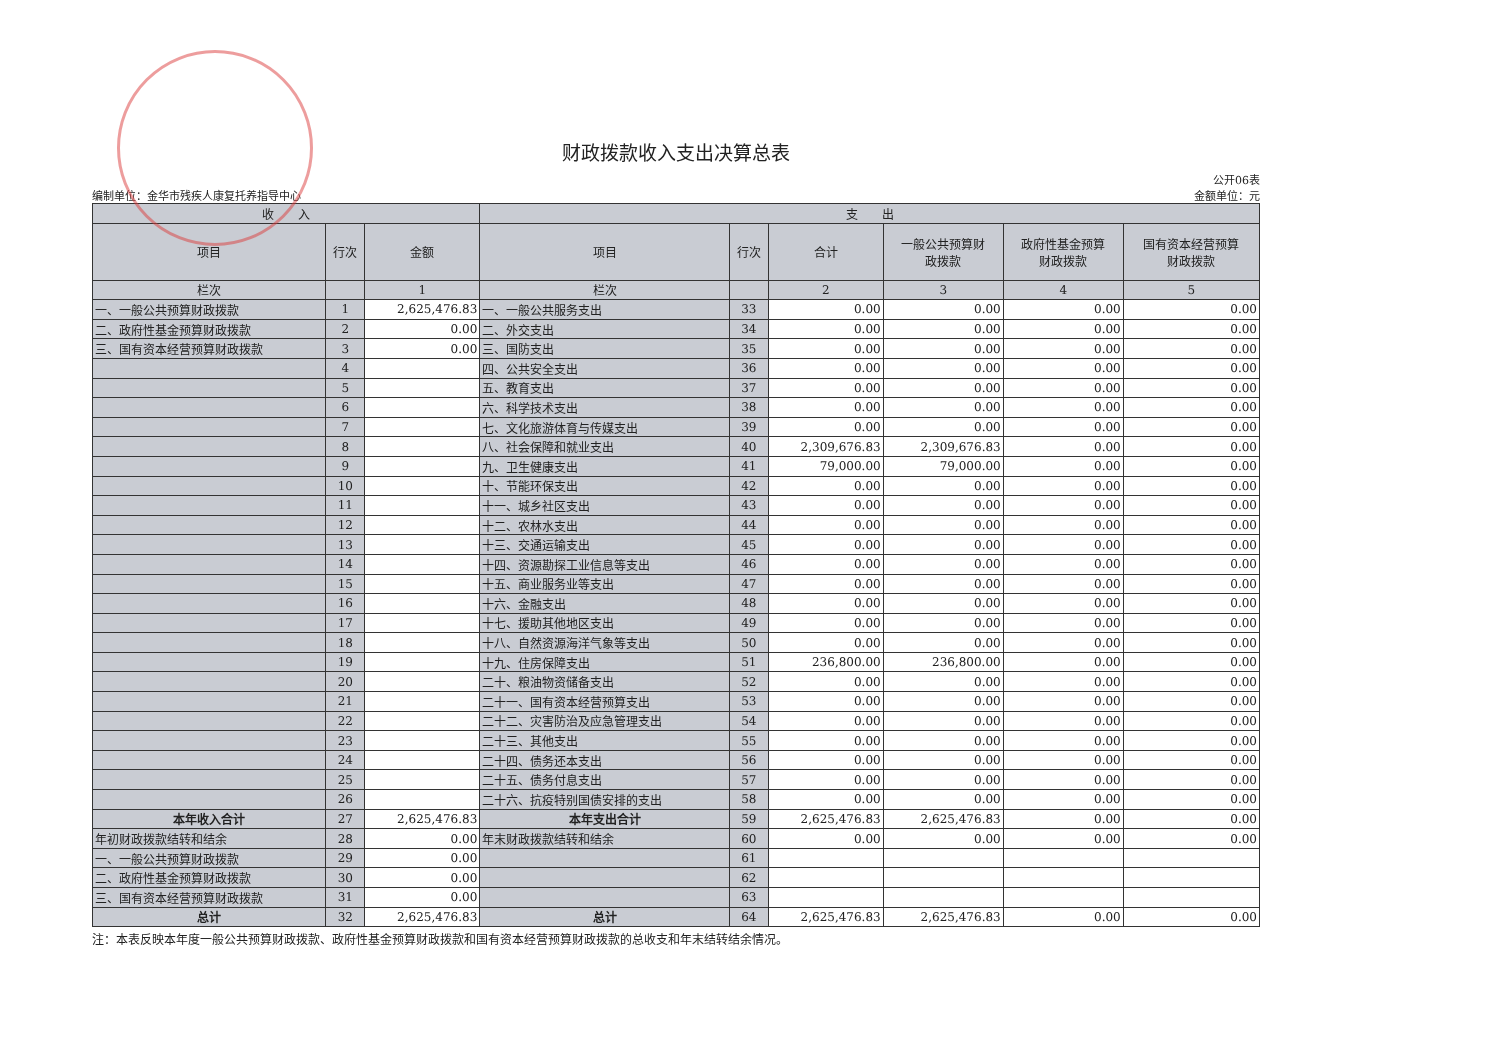财政拨款收入支出决算总表
编制单位：金华市残疾人康复托养指导中心
公开06表
金额单位：元
| 收 入 | | | 支 出 | | | | | |
| --- | --- | --- | --- | --- | --- | --- | --- | --- |
| 项目 | 行次 | 金额 | 项目 | 行次 | 合计 | 一般公共预算财 政拨款 | 政府性基金预算 财政拨款 | 国有资本经营预算 财政拨款 |
| 栏次 | | 1 | 栏次 | | 2 | 3 | 4 | 5 |
| 一、一般公共预算财政拨款 | 1 | 2,625,476.83 | 一、一般公共服务支出 | 33 | 0.00 | 0.00 | 0.00 | 0.00 |
| 二、政府性基金预算财政拨款 | 2 | 0.00 | 二、外交支出 | 34 | 0.00 | 0.00 | 0.00 | 0.00 |
| 三、国有资本经营预算财政拨款 | 3 | 0.00 | 三、国防支出 | 35 | 0.00 | 0.00 | 0.00 | 0.00 |
| | 4 | | 四、公共安全支出 | 36 | 0.00 | 0.00 | 0.00 | 0.00 |
| | 5 | | 五、教育支出 | 37 | 0.00 | 0.00 | 0.00 | 0.00 |
| | 6 | | 六、科学技术支出 | 38 | 0.00 | 0.00 | 0.00 | 0.00 |
| | 7 | | 七、文化旅游体育与传媒支出 | 39 | 0.00 | 0.00 | 0.00 | 0.00 |
| | 8 | | 八、社会保障和就业支出 | 40 | 2,309,676.83 | 2,309,676.83 | 0.00 | 0.00 |
| | 9 | | 九、卫生健康支出 | 41 | 79,000.00 | 79,000.00 | 0.00 | 0.00 |
| | 10 | | 十、节能环保支出 | 42 | 0.00 | 0.00 | 0.00 | 0.00 |
| | 11 | | 十一、城乡社区支出 | 43 | 0.00 | 0.00 | 0.00 | 0.00 |
| | 12 | | 十二、农林水支出 | 44 | 0.00 | 0.00 | 0.00 | 0.00 |
| | 13 | | 十三、交通运输支出 | 45 | 0.00 | 0.00 | 0.00 | 0.00 |
| | 14 | | 十四、资源勘探工业信息等支出 | 46 | 0.00 | 0.00 | 0.00 | 0.00 |
| | 15 | | 十五、商业服务业等支出 | 47 | 0.00 | 0.00 | 0.00 | 0.00 |
| | 16 | | 十六、金融支出 | 48 | 0.00 | 0.00 | 0.00 | 0.00 |
| | 17 | | 十七、援助其他地区支出 | 49 | 0.00 | 0.00 | 0.00 | 0.00 |
| | 18 | | 十八、自然资源海洋气象等支出 | 50 | 0.00 | 0.00 | 0.00 | 0.00 |
| | 19 | | 十九、住房保障支出 | 51 | 236,800.00 | 236,800.00 | 0.00 | 0.00 |
| | 20 | | 二十、粮油物资储备支出 | 52 | 0.00 | 0.00 | 0.00 | 0.00 |
| | 21 | | 二十一、国有资本经营预算支出 | 53 | 0.00 | 0.00 | 0.00 | 0.00 |
| | 22 | | 二十二、灾害防治及应急管理支出 | 54 | 0.00 | 0.00 | 0.00 | 0.00 |
| | 23 | | 二十三、其他支出 | 55 | 0.00 | 0.00 | 0.00 | 0.00 |
| | 24 | | 二十四、债务还本支出 | 56 | 0.00 | 0.00 | 0.00 | 0.00 |
| | 25 | | 二十五、债务付息支出 | 57 | 0.00 | 0.00 | 0.00 | 0.00 |
| | 26 | | 二十六、抗疫特别国债安排的支出 | 58 | 0.00 | 0.00 | 0.00 | 0.00 |
| 本年收入合计 | 27 | 2,625,476.83 | 本年支出合计 | 59 | 2,625,476.83 | 2,625,476.83 | 0.00 | 0.00 |
| 年初财政拨款结转和结余 | 28 | 0.00 | 年末财政拨款结转和结余 | 60 | 0.00 | 0.00 | 0.00 | 0.00 |
| 一、一般公共预算财政拨款 | 29 | 0.00 | | 61 | | | | |
| 二、政府性基金预算财政拨款 | 30 | 0.00 | | 62 | | | | |
| 三、国有资本经营预算财政拨款 | 31 | 0.00 | | 63 | | | | |
| 总计 | 32 | 2,625,476.83 | 总计 | 64 | 2,625,476.83 | 2,625,476.83 | 0.00 | 0.00 |
注：本表反映本年度一般公共预算财政拨款、政府性基金预算财政拨款和国有资本经营预算财政拨款的总收支和年末结转结余情况。